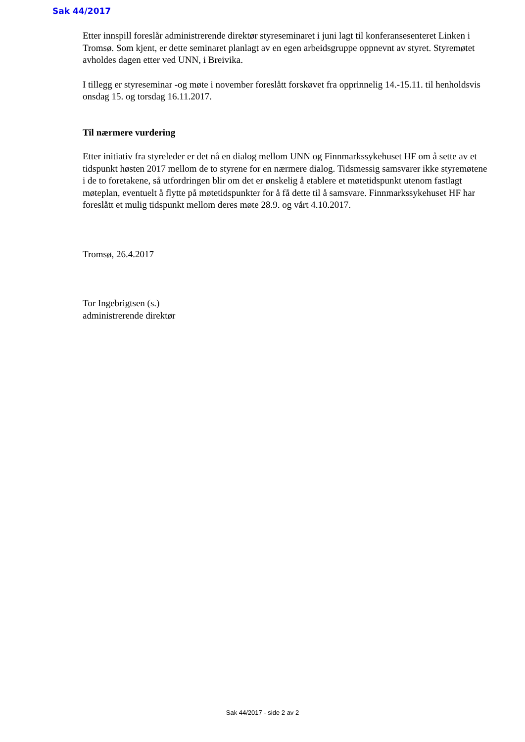Sak 44/2017
Etter innspill foreslår administrerende direktør styreseminaret i juni lagt til konferansesenteret Linken i Tromsø. Som kjent, er dette seminaret planlagt av en egen arbeidsgruppe oppnevnt av styret. Styremøtet avholdes dagen etter ved UNN, i Breivika.
I tillegg er styreseminar -og møte i november foreslått forskøvet fra opprinnelig 14.-15.11. til henholdsvis onsdag 15. og torsdag 16.11.2017.
Til nærmere vurdering
Etter initiativ fra styreleder er det nå en dialog mellom UNN og Finnmarkssykehuset HF om å sette av et tidspunkt høsten 2017 mellom de to styrene for en nærmere dialog. Tidsmessig samsvarer ikke styremøtene i de to foretakene, så utfordringen blir om det er ønskelig å etablere et møtetidspunkt utenom fastlagt møteplan, eventuelt å flytte på møtetidspunkter for å få dette til å samsvare. Finnmarkssykehuset HF har foreslått et mulig tidspunkt mellom deres møte 28.9. og vårt 4.10.2017.
Tromsø, 26.4.2017
Tor Ingebrigtsen (s.)
administrerende direktør
Sak 44/2017 - side 2 av 2